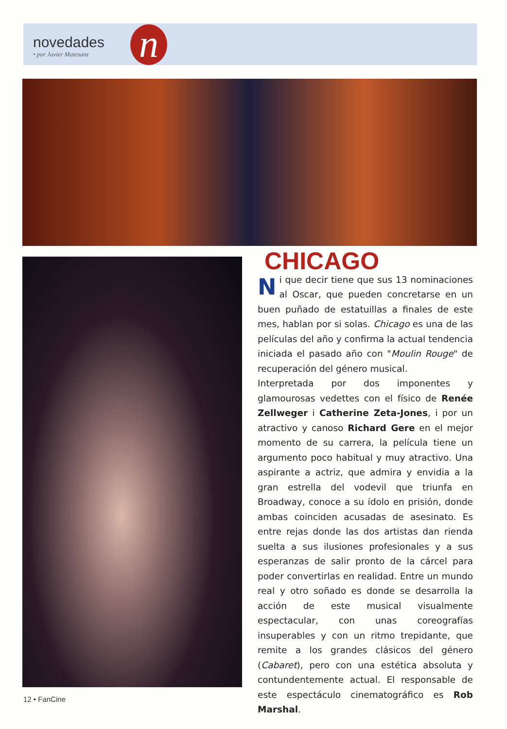novedades
• por Javier Matesanz
n
CHICAGO
Ni que decir tiene que sus 13 nominaciones al Oscar, que pueden concretarse en un buen puñado de estatuillas a finales de este mes, hablan por si solas. Chicago es una de las películas del año y confirma la actual tendencia iniciada el pasado año con "Moulin Rouge" de recuperación del género musical.
Interpretada por dos imponentes y glamourosas vedettes con el físico de Renée Zellweger i Catherine Zeta-Jones, i por un atractivo y canoso Richard Gere en el mejor momento de su carrera, la película tiene un argumento poco habitual y muy atractivo. Una aspirante a actriz, que admira y envidia a la gran estrella del vodevil que triunfa en Broadway, conoce a su ídolo en prisión, donde ambas coinciden acusadas de asesinato. Es entre rejas donde las dos artistas dan rienda suelta a sus ilusiones profesionales y a sus esperanzas de salir pronto de la cárcel para poder convertirlas en realidad. Entre un mundo real y otro soñado es donde se desarrolla la acción de este musical visualmente espectacular, con unas coreografías insuperables y con un ritmo trepidante, que remite a los grandes clásicos del género (Cabaret), pero con una estética absoluta y contundentemente actual. El responsable de este espectáculo cinematográfico es Rob Marshal.
12 • FanCine